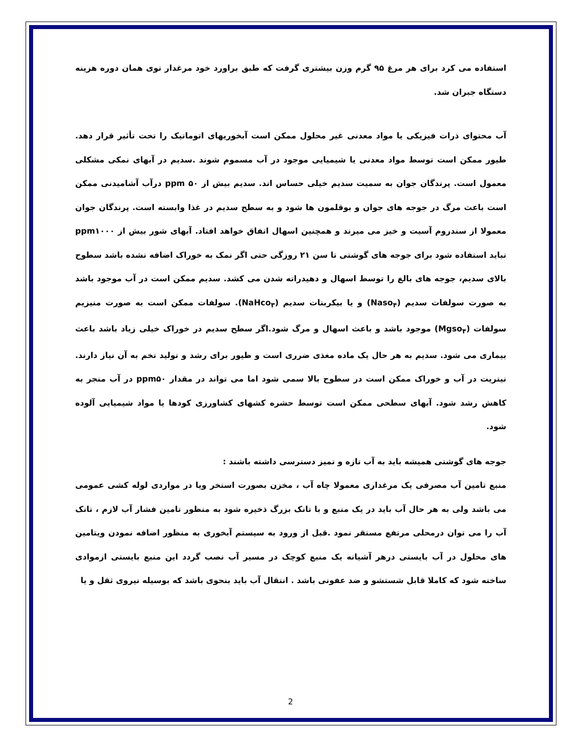استفاده می کرد برای هر مرغ ۹۵ گرم وزن بیشتری گرفت که طبق براورد خود مرغدار توی همان دوره هزینه دستگاه جبران شد.
آب محتوای ذرات فیزیکی یا مواد معدنی غیر محلول ممکن است آبخوریهای اتوماتیک را تحت تأثیر قرار دهد. طیور ممکن است توسط مواد معدنی یا شیمیایی موجود در آب مسموم شوند .سدیم در آبهای نمکی مشکلی معمول است. پرندگان جوان به سمیت سدیم خیلی حساس اند. سدیم بیش از ۵۰ ppm درآب آشامیدنی ممکن است باعث مرگ در جوجه های جوان و بوقلمون ها شود و به سطح سدیم در غذا وابسته است. پرندگان جوان معمولا از سندروم آسیت و خیز می میرند و همچنین اسهال اتفاق خواهد افتاد. آبهای شور بیش از ppm۱۰۰۰ نباید استفاده شود برای جوجه های گوشتی تا سن ۲۱ روزگی حتی اگر نمک به خوراک اضافه نشده باشد سطوح بالای سدیم، جوجه های بالغ را توسط اسهال و دهیدراته شدن می کشد. سدیم ممکن است در آب موجود باشد به صورت سولفات سدیم (Naso<sub>۴</sub>) و یا بیکربنات سدیم (NaHco<sub>۳</sub>). سولفات ممکن است به صورت منیزیم سولفات (Mgso<sub>۴</sub>) موجود باشد و باعث اسهال و مرگ شود.اگر سطح سدیم در خوراک خیلی زیاد باشد باعث بیماری می شود. سدیم به هر حال یک ماده مغذی ضرری است و طیور برای رشد و تولید تخم به آن نیاز دارند. نیتریت در آب و خوراک ممکن است در سطوح بالا سمی شود اما می تواند در مقدار ppm۵۰ در آب منجر به کاهش رشد شود. آبهای سطحی ممکن است توسط حشره کشهای کشاورزی کودها یا مواد شیمیایی آلوده شود.
جوجه های گوشتی همیشه باید به آب تازه و تمیز دسترسی داشته باشند :
منبع تامین آب مصرفی یک مرغداری معمولا چاه آب ، مخزن بصورت استخر ویا در مواردی لوله کشی عمومی می باشد ولی به هر حال آب باید در یک منبع و با تانک بزرگ ذخیره شود به منظور تامین فشار آب لازم ، تانک آب را می توان درمحلی مرتفع مستقر نمود .قبل از ورود به سیستم آبخوری به منظور اضافه نمودن ویتامین های محلول در آب بایستی درهر آشیانه یک منبع کوچک در مسیر آب نصب گردد این منبع بایستی ازموادی ساخته شود که کاملا قابل شستشو و ضد عفونی باشد . انتقال آب باید بنحوی باشد که بوسیله نیروی ثقل و یا
2